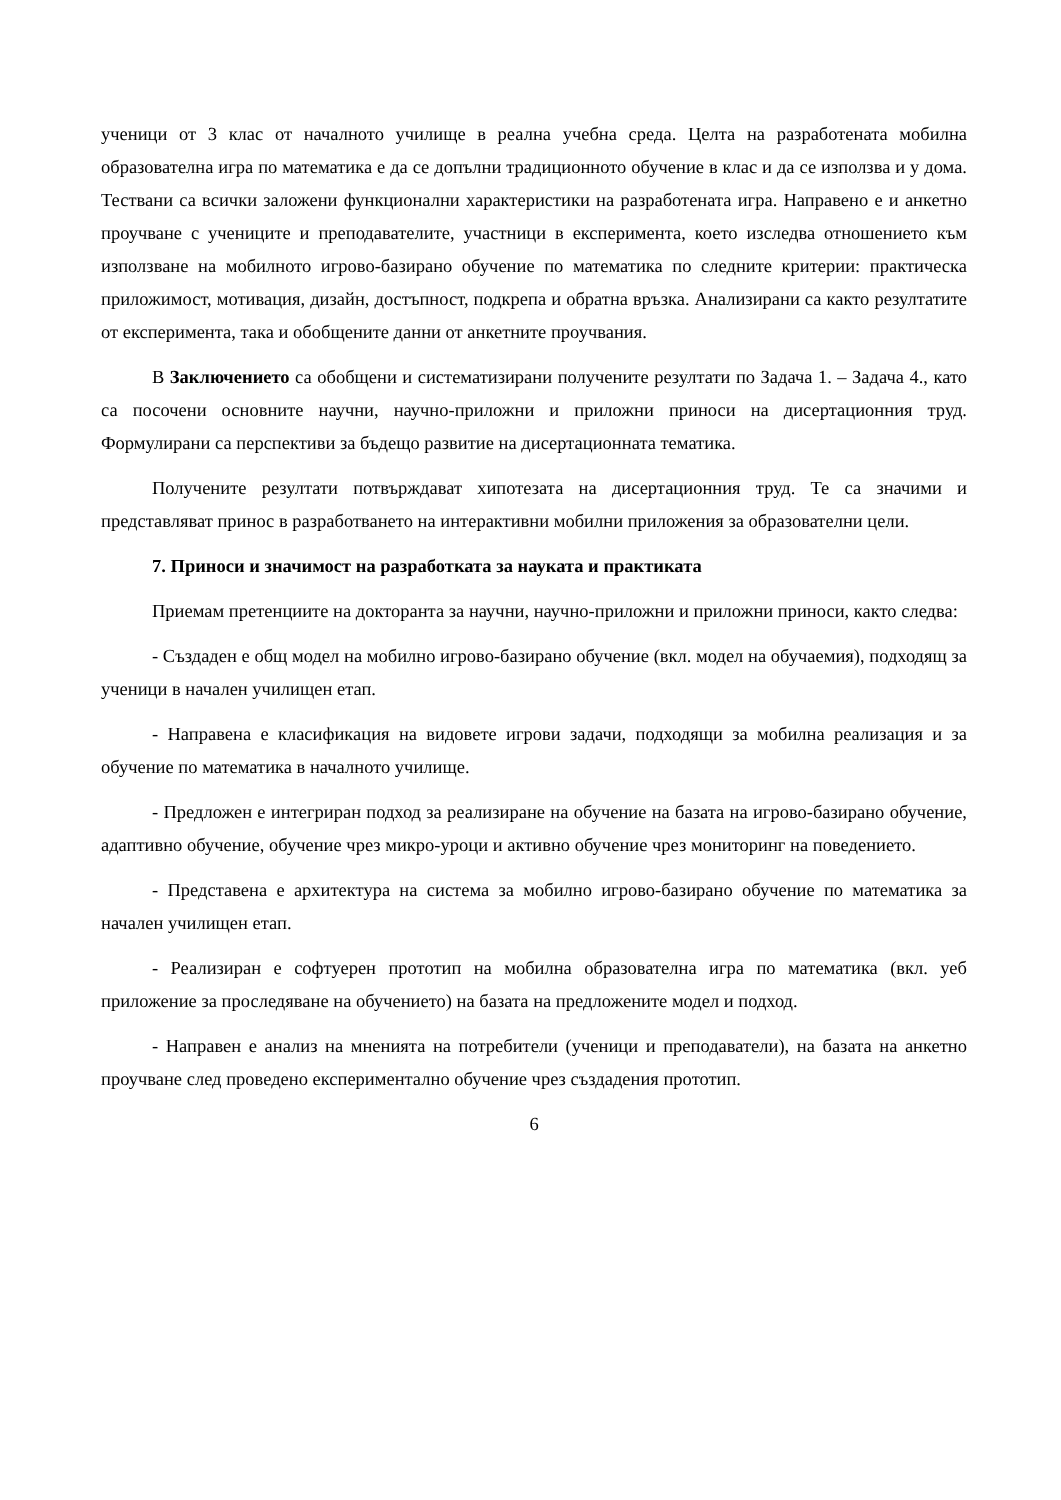ученици от 3 клас от началното училище в реална учебна среда. Целта на разработената мобилна образователна игра по математика е да се допълни традиционното обучение в клас и да се използва и у дома. Тествани са всички заложени функционални характеристики на разработената игра. Направено е и анкетно проучване с учениците и преподавателите, участници в експеримента, което изследва отношението към използване на мобилното игрово-базирано обучение по математика по следните критерии: практическа приложимост, мотивация, дизайн, достъпност, подкрепа и обратна връзка. Анализирани са както резултатите от експеримента, така и обобщените данни от анкетните проучвания.
В Заключението са обобщени и систематизирани получените резултати по Задача 1. – Задача 4., като са посочени основните научни, научно-приложни и приложни приноси на дисертационния труд. Формулирани са перспективи за бъдещо развитие на дисертационната тематика.
Получените резултати потвърждават хипотезата на дисертационния труд. Те са значими и представляват принос в разработването на интерактивни мобилни приложения за образователни цели.
7. Приноси и значимост на разработката за науката и практиката
Приемам претенциите на докторанта за научни, научно-приложни и приложни приноси, както следва:
- Създаден е общ модел на мобилно игрово-базирано обучение (вкл. модел на обучаемия), подходящ за ученици в начален училищен етап.
- Направена е класификация на видовете игрови задачи, подходящи за мобилна реализация и за обучение по математика в началното училище.
- Предложен е интегриран подход за реализиране на обучение на базата на игрово-базирано обучение, адаптивно обучение, обучение чрез микро-уроци и активно обучение чрез мониторинг на поведението.
- Представена е архитектура на система за мобилно игрово-базирано обучение по математика за начален училищен етап.
- Реализиран е софтуерен прототип на мобилна образователна игра по математика (вкл. уеб приложение за проследяване на обучението) на базата на предложените модел и подход.
- Направен е анализ на мненията на потребители (ученици и преподаватели), на базата на анкетно проучване след проведено експериментално обучение чрез създадения прототип.
6